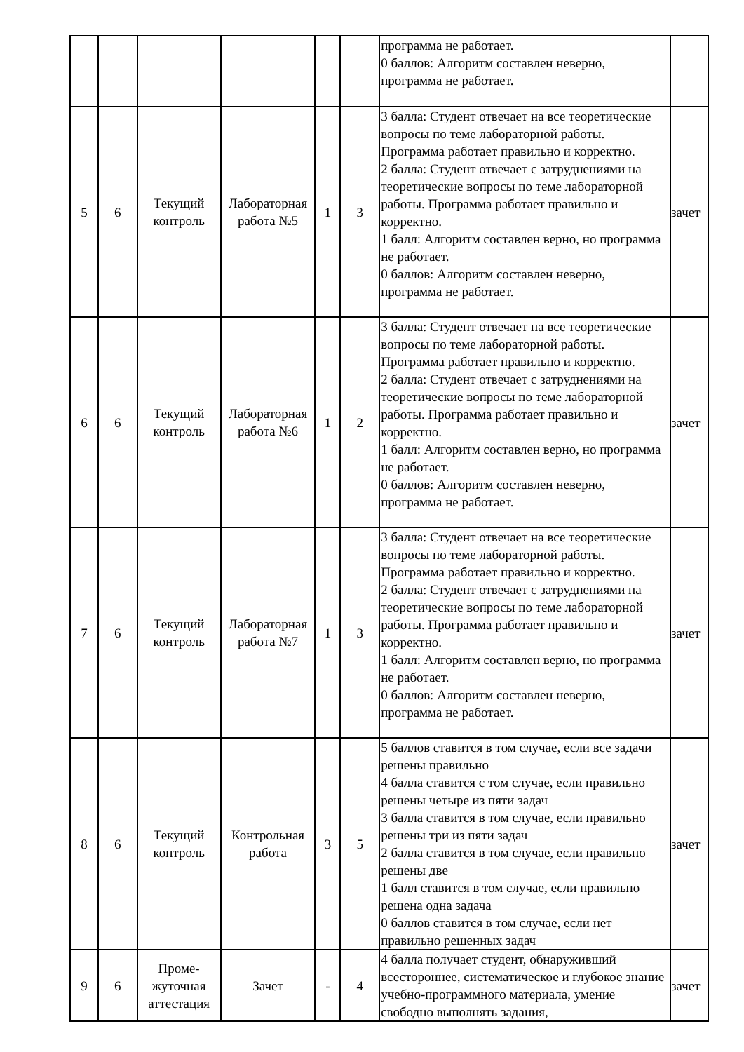| | | | | | | программа не работает. 0 баллов: Алгоритм составлен неверно, программа не работает. | |
| 5 | 6 | Текущий контроль | Лабораторная работа №5 | 1 | 3 | 3 балла: Студент отвечает на все теоретические вопросы по теме лабораторной работы. Программа работает правильно и корректно. 2 балла: Студент отвечает с затруднениями на теоретические вопросы по теме лабораторной работы. Программа работает правильно и корректно. 1 балл: Алгоритм составлен верно, но программа не работает. 0 баллов: Алгоритм составлен неверно, программа не работает. | зачет |
| 6 | 6 | Текущий контроль | Лабораторная работа №6 | 1 | 2 | 3 балла: Студент отвечает на все теоретические вопросы по теме лабораторной работы. Программа работает правильно и корректно. 2 балла: Студент отвечает с затруднениями на теоретические вопросы по теме лабораторной работы. Программа работает правильно и корректно. 1 балл: Алгоритм составлен верно, но программа не работает. 0 баллов: Алгоритм составлен неверно, программа не работает. | зачет |
| 7 | 6 | Текущий контроль | Лабораторная работа №7 | 1 | 3 | 3 балла: Студент отвечает на все теоретические вопросы по теме лабораторной работы. Программа работает правильно и корректно. 2 балла: Студент отвечает с затруднениями на теоретические вопросы по теме лабораторной работы. Программа работает правильно и корректно. 1 балл: Алгоритм составлен верно, но программа не работает. 0 баллов: Алгоритм составлен неверно, программа не работает. | зачет |
| 8 | 6 | Текущий контроль | Контрольная работа | 3 | 5 | 5 баллов ставится в том случае, если все задачи решены правильно 4 балла ставится с том случае, если правильно решены четыре из пяти задач 3 балла ставится в том случае, если правильно решены три из пяти задач 2 балла ставится в том случае, если правильно решены две 1 балл ставится в том случае, если правильно решена одна задача 0 баллов ставится в том случае, если нет правильно решенных задач | зачет |
| 9 | 6 | Проме-жуточная аттестация | Зачет | - | 4 | 4 балла получает студент, обнаруживший всестороннее, систематическое и глубокое знание учебно-программного материала, умение свободно выполнять задания, | зачет |